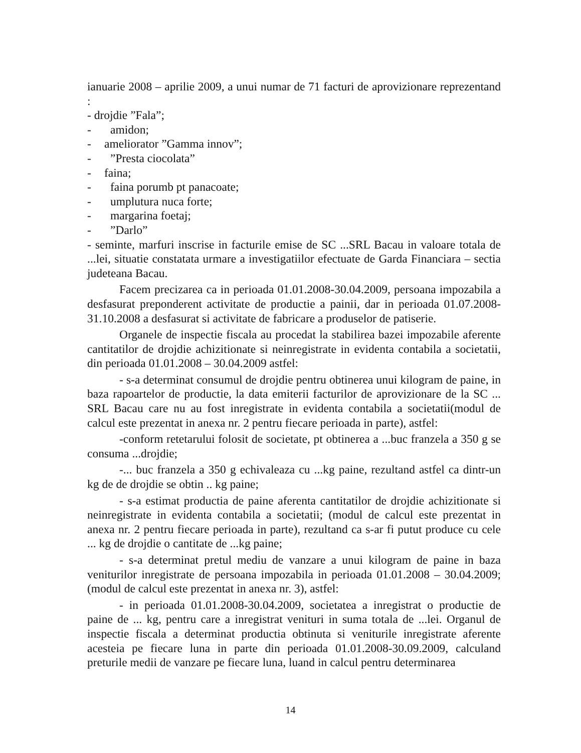ianuarie 2008 – aprilie 2009, a unui numar de 71 facturi de aprovizionare reprezentand :
- drojdie ”Fala”;
- amidon;
- ameliorator ”Gamma innov”;
-”Presta ciocolata”
- faina;
- faina porumb pt panacoate;
- umplutura nuca forte;
- margarina foetaj;
-”Darlo”
- seminte, marfuri inscrise in facturile emise de SC ...SRL Bacau in valoare totala de ...lei, situatie constatata urmare a investigatiilor efectuate de Garda Financiara – sectia judeteana Bacau.
Facem precizarea ca in perioada 01.01.2008-30.04.2009, persoana impozabila a desfasurat preponderent activitate de productie a painii, dar in perioada 01.07.2008-31.10.2008 a desfasurat si activitate de fabricare a produselor de patiserie.
Organele de inspectie fiscala au procedat la stabilirea bazei impozabile aferente cantitatilor de drojdie achizitionate si neinregistrate in evidenta contabila a societatii, din perioada 01.01.2008 – 30.04.2009 astfel:
- s-a determinat consumul de drojdie pentru obtinerea unui kilogram de paine, in baza rapoartelor de productie, la data emiterii facturilor de aprovizionare de la SC ... SRL Bacau care nu au fost inregistrate in evidenta contabila a societatii(modul de calcul este prezentat in anexa nr. 2 pentru fiecare perioada in parte), astfel:
-conform retetarului folosit de societate, pt obtinerea a ...buc franzela a 350 g se consuma ...drojdie;
-... buc franzela a 350 g echivaleaza cu ...kg paine, rezultand astfel ca dintr-un kg de de drojdie se obtin .. kg paine;
- s-a estimat productia de paine aferenta cantitatilor de drojdie achizitionate si neinregistrate in evidenta contabila a societatii; (modul de calcul este prezentat in anexa nr. 2 pentru fiecare perioada in parte), rezultand ca s-ar fi putut produce cu cele ... kg de drojdie o cantitate de ...kg paine;
- s-a determinat pretul mediu de vanzare a unui kilogram de paine in baza veniturilor inregistrate de persoana impozabila in perioada 01.01.2008 – 30.04.2009; (modul de calcul este prezentat in anexa nr. 3), astfel:
- in perioada 01.01.2008-30.04.2009, societatea a inregistrat o productie de paine de ... kg, pentru care a inregistrat venituri in suma totala de ...lei. Organul de inspectie fiscala a determinat productia obtinuta si veniturile inregistrate aferente acesteia pe fiecare luna in parte din perioada 01.01.2008-30.09.2009, calculand preturile medii de vanzare pe fiecare luna, luand in calcul pentru determinarea
14